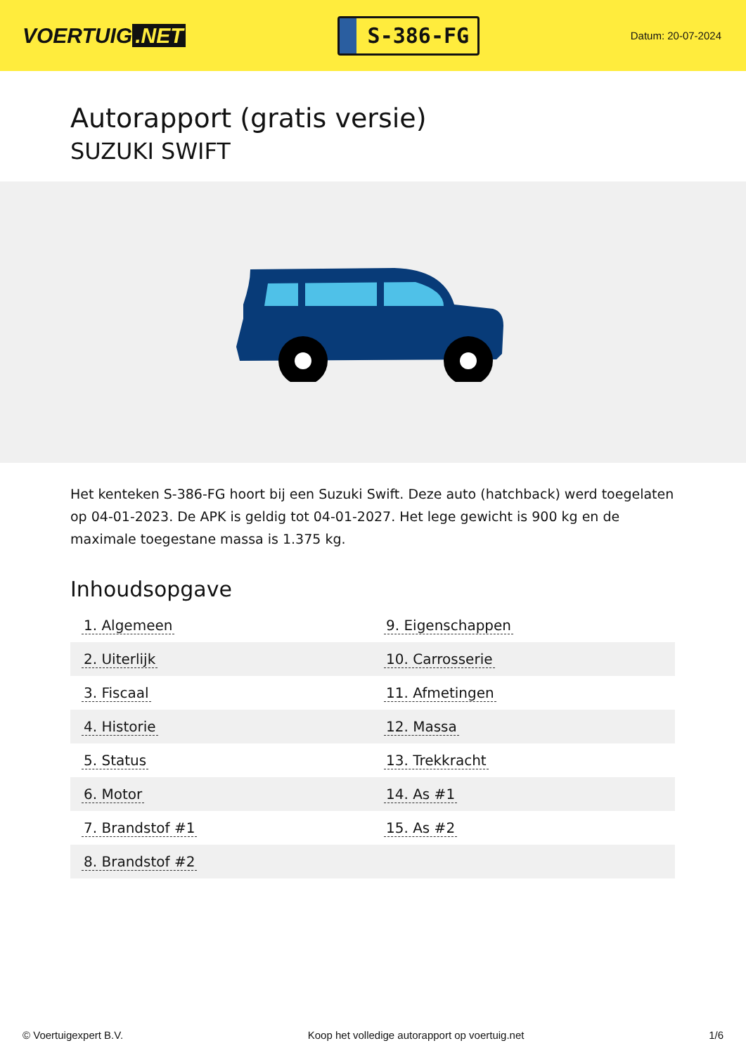VOERTUIG.NET
S-386-FG
Datum: 20-07-2024
Autorapport (gratis versie)
SUZUKI SWIFT
Het kenteken S-386-FG hoort bij een Suzuki Swift. Deze auto (hatchback) werd toegelaten op 04-01-2023. De APK is geldig tot 04-01-2027. Het lege gewicht is 900 kg en de maximale toegestane massa is 1.375 kg.
Inhoudsopgave
| 1. Algemeen | 9. Eigenschappen |
| 2. Uiterlijk | 10. Carrosserie |
| 3. Fiscaal | 11. Afmetingen |
| 4. Historie | 12. Massa |
| 5. Status | 13. Trekkracht |
| 6. Motor | 14. As #1 |
| 7. Brandstof #1 | 15. As #2 |
| 8. Brandstof #2 | |
© Voertuigexpert B.V. Koop het volledige autorapport op voertuig.net 1/6